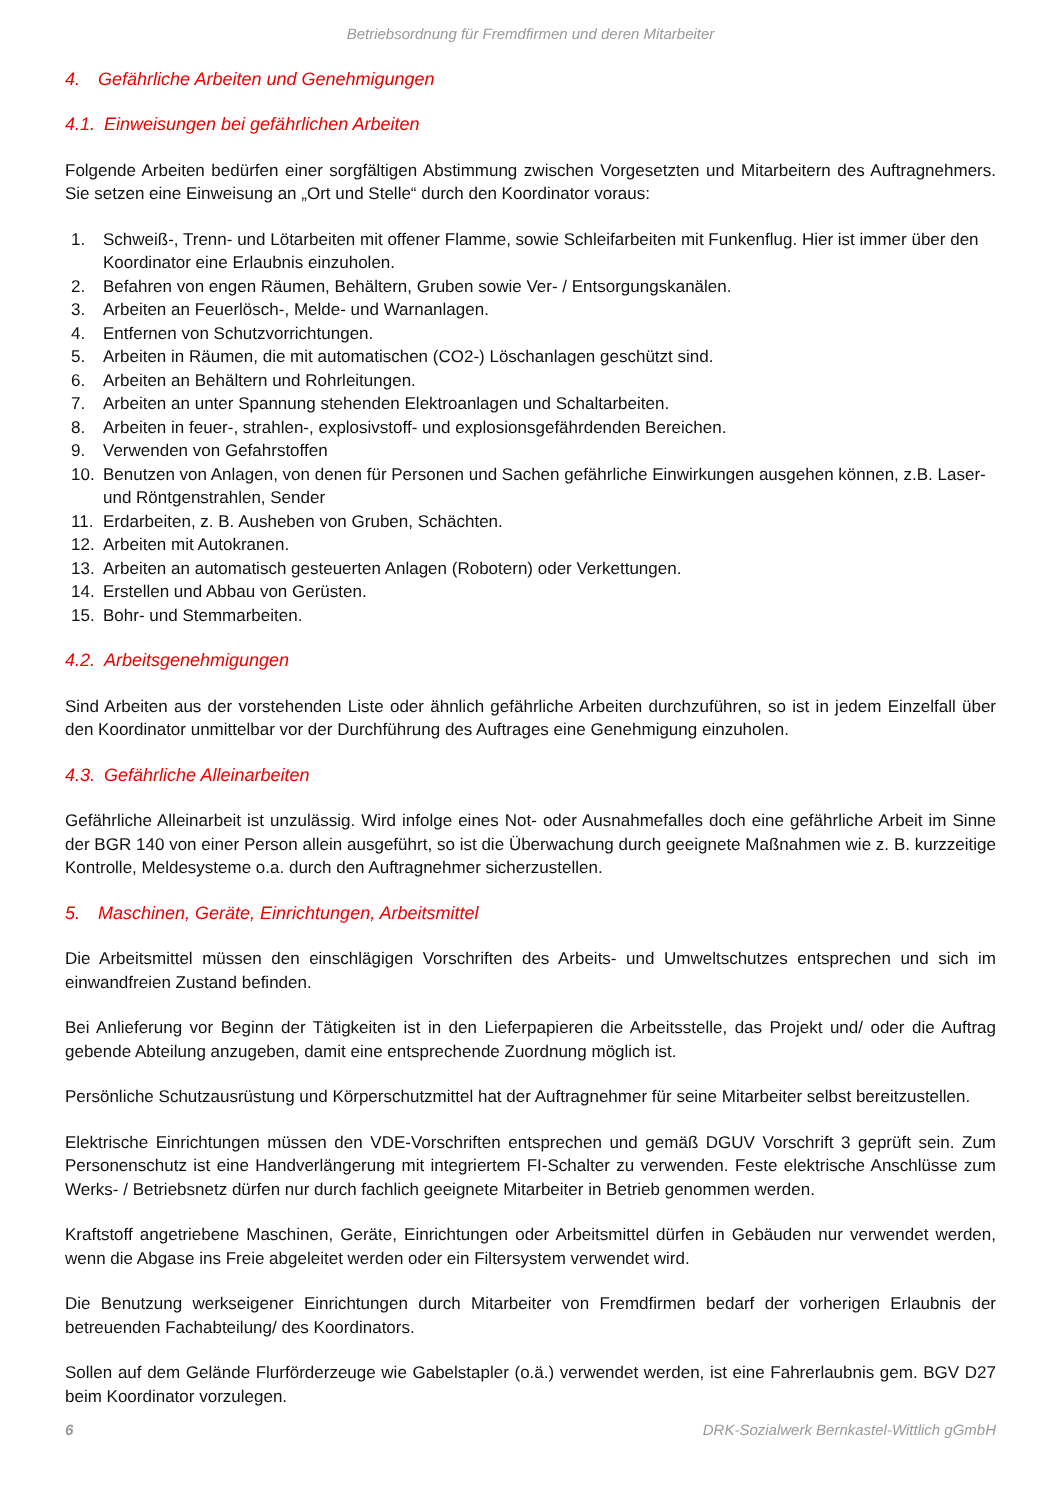Betriebsordnung für Fremdfirmen und deren Mitarbeiter
4. Gefährliche Arbeiten und Genehmigungen
4.1. Einweisungen bei gefährlichen Arbeiten
Folgende Arbeiten bedürfen einer sorgfältigen Abstimmung zwischen Vorgesetzten und Mitarbeitern des Auftragnehmers. Sie setzen eine Einweisung an „Ort und Stelle“ durch den Koordinator voraus:
1. Schweiß-, Trenn- und Lötarbeiten mit offener Flamme, sowie Schleifarbeiten mit Funkenflug. Hier ist immer über den Koordinator eine Erlaubnis einzuholen.
2. Befahren von engen Räumen, Behältern, Gruben sowie Ver- / Entsorgungskanälen.
3. Arbeiten an Feuerlösch-, Melde- und Warnanlagen.
4. Entfernen von Schutzvorrichtungen.
5. Arbeiten in Räumen, die mit automatischen (CO2-) Löschanlagen geschützt sind.
6. Arbeiten an Behältern und Rohrleitungen.
7. Arbeiten an unter Spannung stehenden Elektroanlagen und Schaltarbeiten.
8. Arbeiten in feuer-, strahlen-, explosivstoff- und explosionsgefährdenden Bereichen.
9. Verwenden von Gefahrstoffen
10. Benutzen von Anlagen, von denen für Personen und Sachen gefährliche Einwirkungen ausgehen können, z.B. Laser- und Röntgenstrahlen, Sender
11. Erdarbeiten, z. B. Ausheben von Gruben, Schächten.
12. Arbeiten mit Autokranen.
13. Arbeiten an automatisch gesteuerten Anlagen (Robotern) oder Verkettungen.
14. Erstellen und Abbau von Gerüsten.
15. Bohr- und Stemmarbeiten.
4.2. Arbeitsgenehmigungen
Sind Arbeiten aus der vorstehenden Liste oder ähnlich gefährliche Arbeiten durchzuführen, so ist in jedem Einzelfall über den Koordinator unmittelbar vor der Durchführung des Auftrages eine Genehmigung einzuholen.
4.3. Gefährliche Alleinarbeiten
Gefährliche Alleinarbeit ist unzulässig. Wird infolge eines Not- oder Ausnahmefalles doch eine gefährliche Arbeit im Sinne der BGR 140 von einer Person allein ausgeführt, so ist die Überwachung durch geeignete Maßnahmen wie z. B. kurzzeitige Kontrolle, Meldesysteme o.a. durch den Auftragnehmer sicherzustellen.
5. Maschinen, Geräte, Einrichtungen, Arbeitsmittel
Die Arbeitsmittel müssen den einschlägigen Vorschriften des Arbeits- und Umweltschutzes entsprechen und sich im einwandfreien Zustand befinden.
Bei Anlieferung vor Beginn der Tätigkeiten ist in den Lieferpapieren die Arbeitsstelle, das Projekt und/ oder die Auftrag gebende Abteilung anzugeben, damit eine entsprechende Zuordnung möglich ist.
Persönliche Schutzausrüstung und Körperschutzmittel hat der Auftragnehmer für seine Mitarbeiter selbst bereitzustellen.
Elektrische Einrichtungen müssen den VDE-Vorschriften entsprechen und gemäß DGUV Vorschrift 3 geprüft sein. Zum Personenschutz ist eine Handverlängerung mit integriertem FI-Schalter zu verwenden. Feste elektrische Anschlüsse zum Werks- / Betriebsnetz dürfen nur durch fachlich geeignete Mitarbeiter in Betrieb genommen werden.
Kraftstoff angetriebene Maschinen, Geräte, Einrichtungen oder Arbeitsmittel dürfen in Gebäuden nur verwendet werden, wenn die Abgase ins Freie abgeleitet werden oder ein Filtersystem verwendet wird.
Die Benutzung werkseigener Einrichtungen durch Mitarbeiter von Fremdfirmen bedarf der vorherigen Erlaubnis der betreuenden Fachabteilung/ des Koordinators.
Sollen auf dem Gelände Flurförderzeuge wie Gabelstapler (o.ä.) verwendet werden, ist eine Fahrerlaubnis gem. BGV D27 beim Koordinator vorzulegen.
6 DRK-Sozialwerk Bernkastel-Wittlich gGmbH